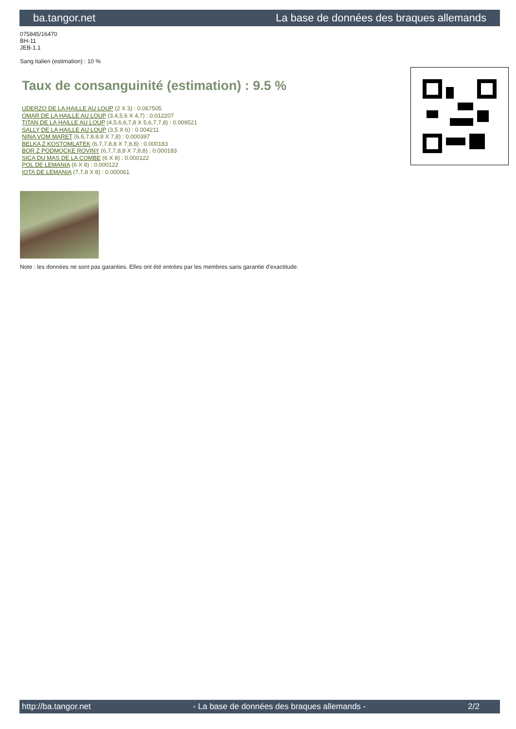ba.tangor.net La base de données des braques allemands
075845/16470
BH-11
JEB-1.1
Sang italien (estimation) : 10 %
Taux de consanguinité (estimation) : 9.5 %
UDERZO DE LA HAILLE AU LOUP (2 X 3) : 0.067505
OMAR DE LA HAILLE AU LOUP (3,4,5,6 X 4,7) : 0.012207
TITAN DE LA HAILLE AU LOUP (4,5,6,6,7,8 X 5,6,7,7,8) : 0.009521
SALLY DE LA HAILLE AU LOUP (3,5 X 6) : 0.004211
NINA VOM MARET (6,6,7,8,8,8 X 7,8) : 0.000397
BELKA Z KOSTOMLATEK (6,7,7,8,8 X 7,8,8) : 0.000183
BOR Z PODMOCKE ROVINY (6,7,7,8,8 X 7,8,8) : 0.000183
SICA DU MAS DE LA COMBE (6 X 8) : 0.000122
POL DE LEMANIA (6 X 8) : 0.000122
IOTA DE LEMANIA (7,7,8 X 8) : 0.000061
Note : les données ne sont pas garanties. Elles ont été entrées par les membres sans garantie d'exactitude.
http://ba.tangor.net - La base de données des braques allemands - 2/2